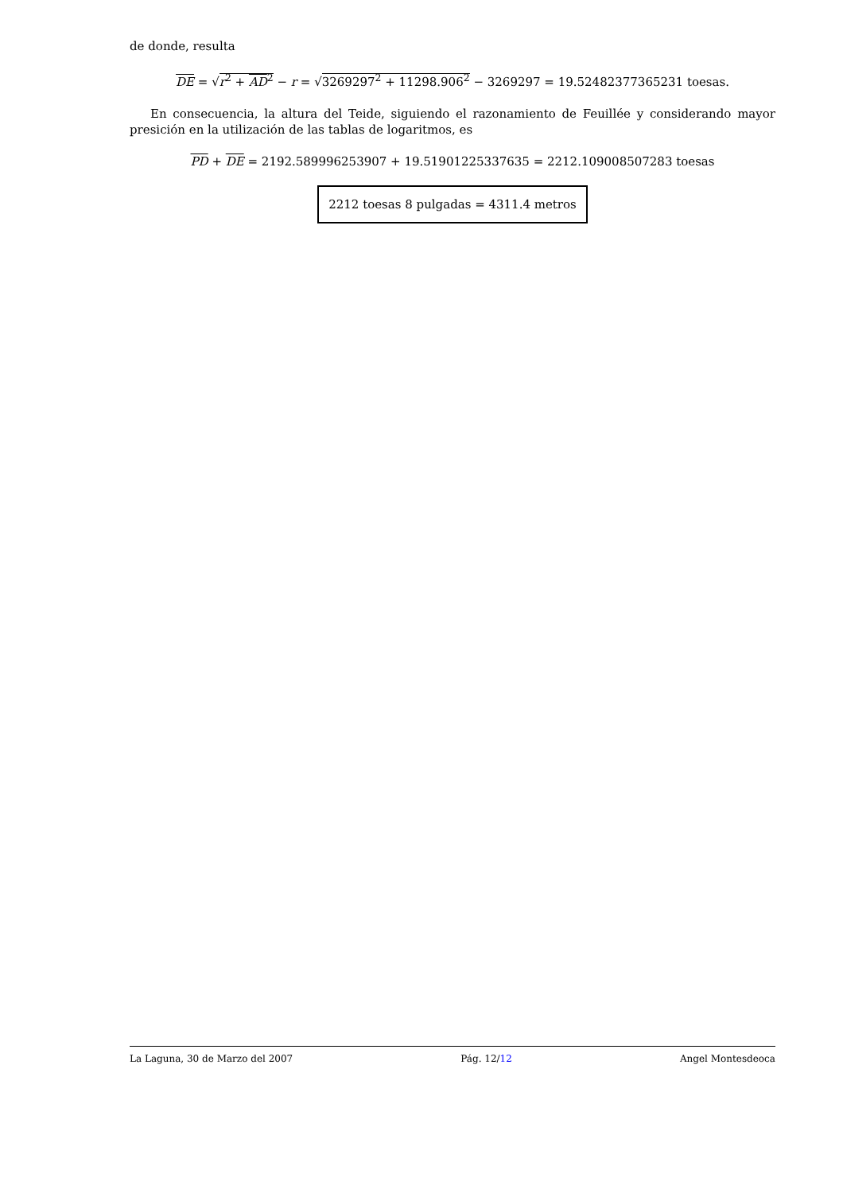de donde, resulta
DE = √r<sup>2</sup> + AD<sup>2</sup> − r = √3269297<sup>2</sup> + 11298.906<sup>2</sup> − 3269297 = 19.52482377365231 toesas.
En consecuencia, la altura del Teide, siguiendo el razonamiento de Feuillée y considerando mayor presición en la utilización de las tablas de logaritmos, es
PD + DE = 2192.589996253907 + 19.51901225337635 = 2212.109008507283 toesas
2212 toesas 8 pulgadas = 4311.4 metros
La Laguna, 30 de Marzo del 2007 Pág. 12/12 Angel Montesdeoca